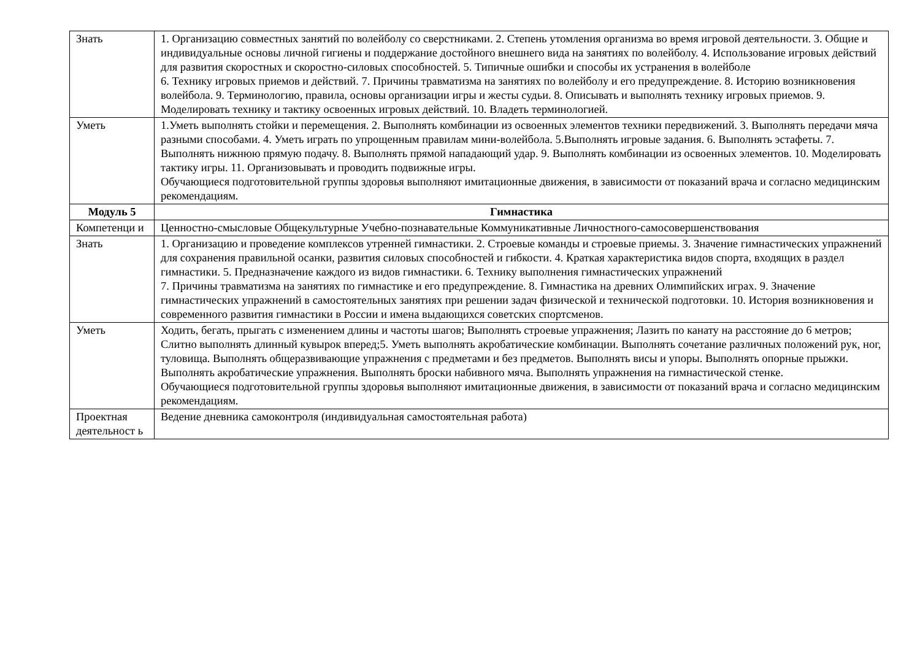| Знать | 1. Организацию совместных занятий по волейболу со сверстниками. 2. Степень утомления организма во время игровой деятельности. 3. Общие и индивидуальные основы личной гигиены и поддержание достойного внешнего вида на занятиях по волейболу. 4. Использование игровых действий для развития скоростных и скоростно-силовых способностей. 5. Типичные ошибки и способы их устранения в волейболе 6. Технику игровых приемов и действий. 7. Причины травматизма на занятиях по волейболу и его предупреждение. 8. Историю возникновения волейбола. 9. Терминологию, правила, основы организации игры и жесты судьи. 8. Описывать и выполнять технику игровых приемов. 9. Моделировать технику и тактику освоенных игровых действий. 10. Владеть терминологией. |
| Уметь | 1.Уметь выполнять стойки и перемещения. 2. Выполнять комбинации из освоенных элементов техники передвижений. 3. Выполнять передачи мяча разными способами. 4. Уметь играть по упрощенным правилам мини-волейбола. 5.Выполнять игровые задания. 6. Выполнять эстафеты. 7. Выполнять нижнюю прямую подачу. 8. Выполнять прямой нападающий удар. 9. Выполнять комбинации из освоенных элементов. 10. Моделировать тактику игры. 11. Организовывать и проводить подвижные игры. Обучающиеся подготовительной группы здоровья выполняют имитационные движения, в зависимости от показаний врача и согласно медицинским рекомендациям. |
| Модуль 5 | Гимнастика |
| Компетенци и | Ценностно-смысловые Общекультурные Учебно-познавательные Коммуникативные Личностного-самосовершенствования |
| Знать | 1. Организацию и проведение комплексов утренней гимнастики. 2. Строевые команды и строевые приемы. 3. Значение гимнастических упражнений для сохранения правильной осанки, развития силовых способностей и гибкости. 4. Краткая характеристика видов спорта, входящих в раздел гимнастики. 5. Предназначение каждого из видов гимнастики. 6. Технику выполнения гимнастических упражнений 7. Причины травматизма на занятиях по гимнастике и его предупреждение. 8. Гимнастика на древних Олимпийских играх. 9. Значение гимнастических упражнений в самостоятельных занятиях при решении задач физической и технической подготовки. 10. История возникновения и современного развития гимнастики в России и имена выдающихся советских спортсменов. |
| Уметь | Ходить, бегать, прыгать с изменением длины и частоты шагов; Выполнять строевые упражнения; Лазить по канату на расстояние до 6 метров; Слитно выполнять длинный кувырок вперед;5. Уметь выполнять акробатические комбинации. Выполнять сочетание различных положений рук, ног, туловища. Выполнять общеразвивающие упражнения с предметами и без предметов. Выполнять висы и упоры. Выполнять опорные прыжки. Выполнять акробатические упражнения. Выполнять броски набивного мяча. Выполнять упражнения на гимнастической стенке. Обучающиеся подготовительной группы здоровья выполняют имитационные движения, в зависимости от показаний врача и согласно медицинским рекомендациям. |
| Проектная деятельност ь | Ведение дневника самоконтроля (индивидуальная самостоятельная работа) |